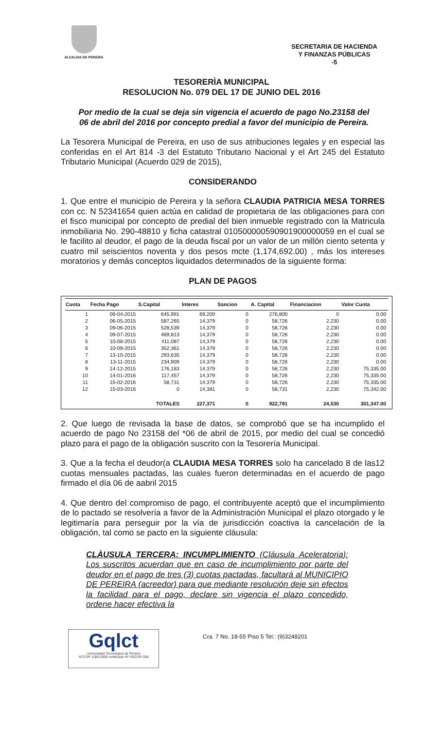ALCALDIA DE PEREIRA
SECRETARIA DE HACIENDA
Y FINANZAS PÚBLICAS
-5
TESORERÌA MUNICIPAL
RESOLUCION No. 079 DEL 17 DE JUNIO DEL 2016
Por medio de la cual se deja sin vigencia el acuerdo de pago No.23158 del 06 de abril del 2016 por concepto predial a favor del municipio de Pereira.
La Tesorera Municipal de Pereira, en uso de sus atribuciones legales y en especial las conferidas en el Art 814 -3 del Estatuto Tributario Nacional y el Art 245 del Estatuto Tributario Municipal (Acuerdo 029 de 2015),
CONSIDERANDO
1. Que entre el municipio de Pereira y la señora CLAUDIA PATRICIA MESA TORRES con cc. N 52341654 quien actúa en calidad de propietaria de las obligaciones para con el fisco municipal por concepto de predial del bien inmueble registrado con la Matricula inmobiliaria No. 290-48810 y ficha catastral 010500000590901900000059 en el cual se le facilito al deudor, el pago de la deuda fiscal por un valor de un millón ciento setenta y cuatro mil seiscientos noventa y dos pesos mcte (1,174,692.00) , más los intereses moratorios y demás conceptos liquidados determinados de la siguiente forma:
PLAN DE PAGOS
| Cuota | Fecha Pago | S.Capital | Interes | Sancion | A. Capital | Financiacion | Valor Cuota |
| --- | --- | --- | --- | --- | --- | --- | --- |
| 1 | 06-04-2015 | 645,991 | 69,200 | 0 | 276,800 | 0 | 0.00 |
| 2 | 06-05-2015 | 587,265 | 14,379 | 0 | 58,726 | 2,230 | 0.00 |
| 3 | 09-06-2015 | 528,539 | 14,379 | 0 | 58,726 | 2,230 | 0.00 |
| 4 | 09-07-2015 | 469,813 | 14,379 | 0 | 58,726 | 2,230 | 0.00 |
| 5 | 10-08-2015 | 411,087 | 14,379 | 0 | 58,726 | 2,230 | 0.00 |
| 6 | 10-09-2015 | 352,361 | 14,379 | 0 | 58,726 | 2,230 | 0.00 |
| 7 | 13-10-2015 | 293,635 | 14,379 | 0 | 58,726 | 2,230 | 0.00 |
| 8 | 13-11-2015 | 234,909 | 14,379 | 0 | 58,726 | 2,230 | 0.00 |
| 9 | 14-12-2015 | 176,183 | 14,379 | 0 | 58,726 | 2,230 | 75,335.00 |
| 10 | 14-01-2016 | 117,457 | 14,379 | 0 | 58,726 | 2,230 | 75,335.00 |
| 11 | 15-02-2016 | 58,731 | 14,379 | 0 | 58,726 | 2,230 | 75,335.00 |
| 12 | 15-03-2016 | 0 | 14,381 | 0 | 58,731 | 2,230 | 75,342.00 |
| | | TOTALES | 227,371 | 0 | 922,791 | 24,530 | 301,347.00 |
2. Que luego de revisada la base de datos, se comprobó que se ha incumplido el acuerdo de pago No 23158 del *06 de abril de 2015, por medio del cual se concedió plazo para el pago de la obligación suscrito con la Tesorería Municipal.
3. Que a la fecha el deudor(a CLAUDIA MESA TORRES solo ha cancelado 8 de las12 cuotas mensuales pactadas, las cuales fueron determinadas en el acuerdo de pago firmado el día 06 de aabril 2015
4. Que dentro del compromiso de pago, el contribuyente aceptó que el incumplimiento de lo pactado se resolvería a favor de la Administración Municipal el plazo otorgado y le legitimaría para perseguir por la vía de jurisdicción coactiva la cancelación de la obligación, tal como se pacto en la siguiente cláusula:
CLÀUSULA TERCERA: INCUMPLIMIENTO (Cláusula Aceleratoria): Los suscritos acuerdan que en caso de incumplimiento por parte del deudor en el pago de tres (3) cuotas pactadas, facultará al MUNICIPIO DE PEREIRA (acreedor) para que mediante resolución deje sin efectos la facilidad para el pago, declare sin vigencia el plazo concedido, ordene hacer efectiva la
Gqlct
Universidad Tecnológica de Pereira
NTCGP 1000:2009 certificado Nº SGCGP 008
Cra. 7 No. 18-55 Piso 5 Tel.: (9)3248201